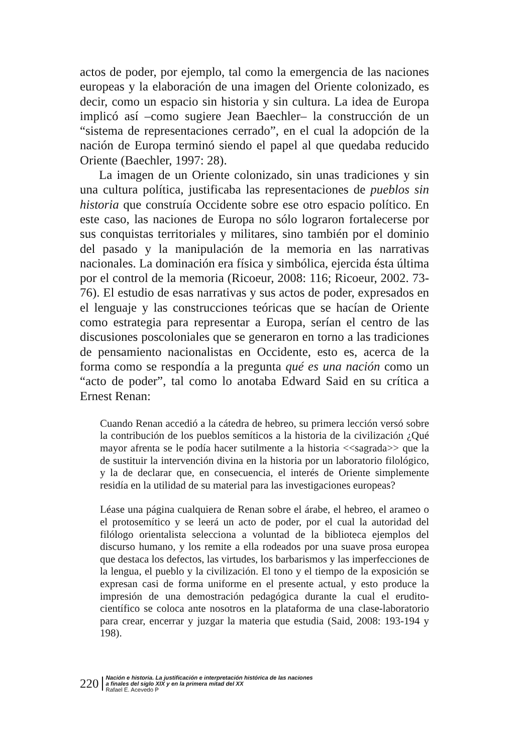actos de poder, por ejemplo, tal como la emergencia de las naciones europeas y la elaboración de una imagen del Oriente colonizado, es decir, como un espacio sin historia y sin cultura. La idea de Europa implicó así –como sugiere Jean Baechler– la construcción de un “sistema de representaciones cerrado”, en el cual la adopción de la nación de Europa terminó siendo el papel al que quedaba reducido Oriente (Baechler, 1997: 28).
La imagen de un Oriente colonizado, sin unas tradiciones y sin una cultura política, justificaba las representaciones de pueblos sin historia que construía Occidente sobre ese otro espacio político. En este caso, las naciones de Europa no sólo lograron fortalecerse por sus conquistas territoriales y militares, sino también por el dominio del pasado y la manipulación de la memoria en las narrativas nacionales. La dominación era física y simbólica, ejercida ésta última por el control de la memoria (Ricoeur, 2008: 116; Ricoeur, 2002. 73-76). El estudio de esas narrativas y sus actos de poder, expresados en el lenguaje y las construcciones teóricas que se hacían de Oriente como estrategia para representar a Europa, serían el centro de las discusiones poscoloniales que se generaron en torno a las tradiciones de pensamiento nacionalistas en Occidente, esto es, acerca de la forma como se respondía a la pregunta qué es una nación como un “acto de poder”, tal como lo anotaba Edward Said en su crítica a Ernest Renan:
Cuando Renan accedió a la cátedra de hebreo, su primera lección versó sobre la contribución de los pueblos semíticos a la historia de la civilización ¿Qué mayor afrenta se le podía hacer sutilmente a la historia <<sagrada>> que la de sustituir la intervención divina en la historia por un laboratorio filológico, y la de declarar que, en consecuencia, el interés de Oriente simplemente residía en la utilidad de su material para las investigaciones europeas?
Léase una página cualquiera de Renan sobre el árabe, el hebreo, el arameo o el protosemítico y se leerá un acto de poder, por el cual la autoridad del filólogo orientalista selecciona a voluntad de la biblioteca ejemplos del discurso humano, y los remite a ella rodeados por una suave prosa europea que destaca los defectos, las virtudes, los barbarismos y las imperfecciones de la lengua, el pueblo y la civilización. El tono y el tiempo de la exposición se expresan casi de forma uniforme en el presente actual, y esto produce la impresión de una demostración pedagógica durante la cual el erudito-científico se coloca ante nosotros en la plataforma de una clase-laboratorio para crear, encerrar y juzgar la materia que estudia (Said, 2008: 193-194 y 198).
220
Nación e historia. La justificación e interpretación histórica de las naciones
a finales del siglo XIX y en la primera mitad del XX
Rafael E. Acevedo P